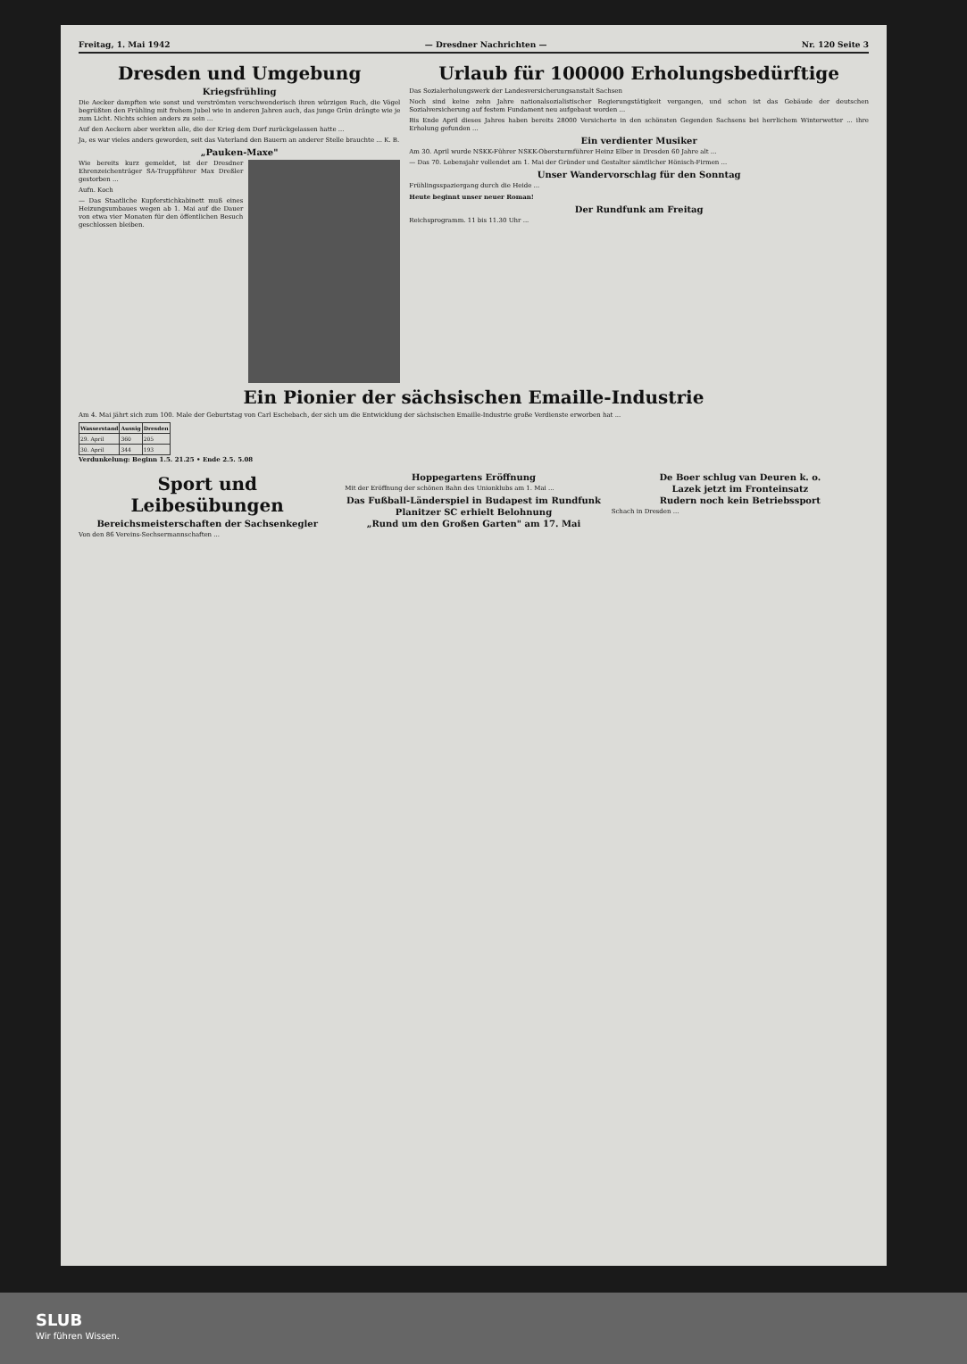Freitag, 1. Mai 1942 — Dresdner Nachrichten — Nr. 120 Seite 3
Dresden und Umgebung
Kriegsfrühling
Die Aecker dampften wie sonst und verströmten verschwenderisch ihren würzigen Ruch, die Vögel begrüßten den Frühling mit frohem Jubel wie in anderen Jahren auch, das junge Grün drängte wie je zum Licht. Nichts schien anders zu sein ...
Auf den Aeckern aber werkten alle, die der Krieg dem Dorf zurückgelassen hatte ...
Ja, es war vieles anders geworden, seit das Vaterland den Bauern an anderer Stelle brauchte ... K. B.
„Pauken-Maxe"
Wie bereits kurz gemeldet, ist der Dresdner Ehrenzeichenträger SA-Truppführer Max Dreßler gestorben ...
Aufn. Koch
— Das Staatliche Kupferstichkabinett muß eines Heizungsumbaues wegen ab 1. Mai auf die Dauer von etwa vier Monaten für den öffentlichen Besuch geschlossen bleiben.
Urlaub für 100000 Erholungsbedürftige
Das Sozialerholungswerk der Landesversicherungsanstalt Sachsen
Noch sind keine zehn Jahre nationalsozialistischer Regierungstätigkeit vergangen, und schon ist das Gebäude der deutschen Sozialversicherung auf festem Fundament neu aufgebaut worden ...
Bis Ende April dieses Jahres haben bereits 28000 Versicherte in den schönsten Gegenden Sachsens bei herrlichem Winterwetter ... ihre Erholung gefunden ...
Ein verdienter Musiker
Am 30. April wurde NSKK-Führer NSKK-Obersturmführer Heinz Elber in Dresden 60 Jahre alt ...
— Das 70. Lebensjahr vollendet am 1. Mai der Gründer und Gestalter sämtlicher Hönisch-Firmen ...
Unser Wandervorschlag für den Sonntag
Frühlingsspaziergang durch die Heide ...
Heute beginnt unser neuer Roman!
Der Rundfunk am Freitag
Reichsprogramm. 11 bis 11.30 Uhr ...
Ein Pionier der sächsischen Emaille-Industrie
Am 4. Mai jährt sich zum 100. Male der Geburtstag von Carl Eschebach, der sich um die Entwicklung der sächsischen Emaille-Industrie große Verdienste erworben hat ...
| Wasserstand | Aussig | Dresden |
| --- | --- | --- |
| 29. April | 360 | 205 |
| 30. April | 344 | 193 |
Verdunkelung: Beginn 1.5. 21.25 • Ende 2.5. 5.08
Sport und Leibesübungen
Bereichsmeisterschaften der Sachsenkegler
Von den 86 Vereins-Sechsermannschaften ...
Hoppegartens Eröffnung
Mit der Eröffnung der schönen Bahn des Unionklubs am 1. Mai ...
Das Fußball-Länderspiel in Budapest im Rundfunk
Planitzer SC erhielt Belohnung
„Rund um den Großen Garten" am 17. Mai
De Boer schlug van Deuren k. o.
Lazek jetzt im Fronteinsatz
Rudern noch kein Betriebssport
Schach in Dresden ...
SLUB
Wir führen Wissen.